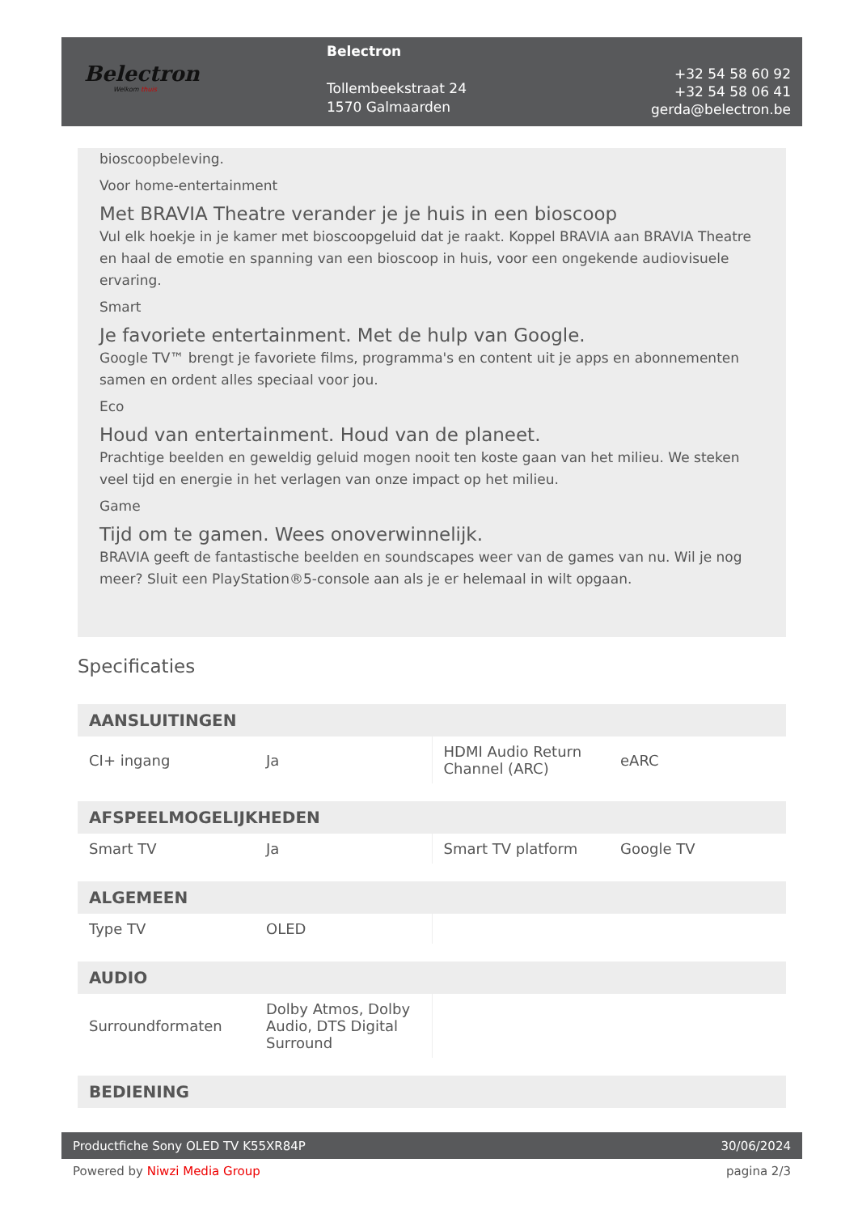Belectron
Welkom thuis
Belectron
Tollembeekstraat 24
1570 Galmaarden
+32 54 58 60 92
+32 54 58 06 41
gerda@belectron.be
bioscoopbeleving.
Voor home-entertainment
Met BRAVIA Theatre verander je je huis in een bioscoop
Vul elk hoekje in je kamer met bioscoopgeluid dat je raakt. Koppel BRAVIA aan BRAVIA Theatre en haal de emotie en spanning van een bioscoop in huis, voor een ongekende audiovisuele ervaring.
Smart
Je favoriete entertainment. Met de hulp van Google.
Google TV™ brengt je favoriete films, programma's en content uit je apps en abonnementen samen en ordent alles speciaal voor jou.
Eco
Houd van entertainment. Houd van de planeet.
Prachtige beelden en geweldig geluid mogen nooit ten koste gaan van het milieu. We steken veel tijd en energie in het verlagen van onze impact op het milieu.
Game
Tijd om te gamen. Wees onoverwinnelijk.
BRAVIA geeft de fantastische beelden en soundscapes weer van de games van nu. Wil je nog meer? Sluit een PlayStation®5-console aan als je er helemaal in wilt opgaan.
Specificaties
| AANSLUITINGEN | | | |
| --- | --- | --- | --- |
| CI+ ingang | Ja | HDMI Audio Return Channel (ARC) | eARC |
| AFSPEELMOGELIJKHEDEN | | | |
| --- | --- | --- | --- |
| Smart TV | Ja | Smart TV platform | Google TV |
| ALGEMEEN | | | |
| --- | --- | --- | --- |
| Type TV | OLED | | |
| AUDIO | | | |
| --- | --- | --- | --- |
| Surroundformaten | Dolby Atmos, Dolby Audio, DTS Digital Surround | | |
| BEDIENING |
| --- |
Productfiche Sony OLED TV K55XR84P 30/06/2024
Powered by Niwzi Media Group pagina 2/3